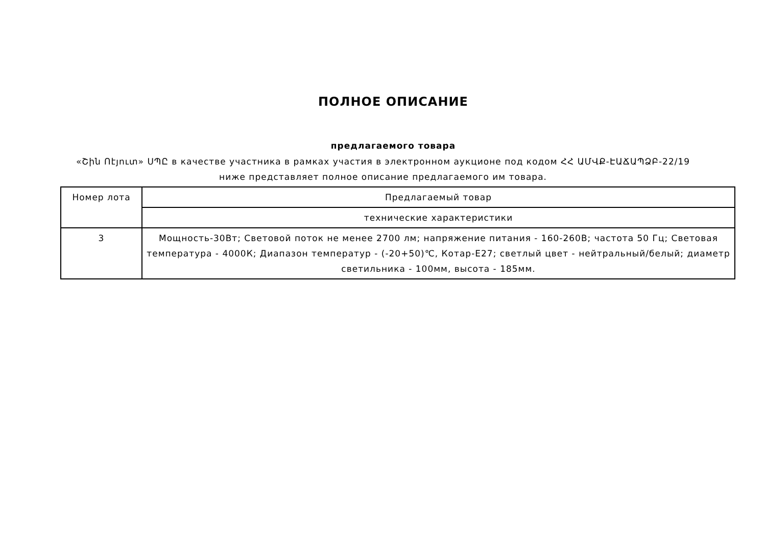ПОЛНОЕ ОПИСАНИЕ
предлагаемого товара
«Շին Ոէյուտ» ՍՊԸ в качестве участника в рамках участия в электронном аукционе под кодом ՀՀ ԱՄՎՔ-ԷԱՃԱՊՁԲ-22/19 ниже представляет полное описание предлагаемого им товара.
| Номер лота | Предлагаемый товар |
| --- | --- |
| | технические характеристики |
| 3 | Мощность-30Вт; Световой поток не менее 2700 лм; напряжение питания - 160-260В; частота 50 Гц; Световая температура - 4000К; Диапазон температур - (-20+50)℃, Котар-E27; светлый цвет - нейтральный/белый; диаметр светильника - 100мм, высота - 185мм. |